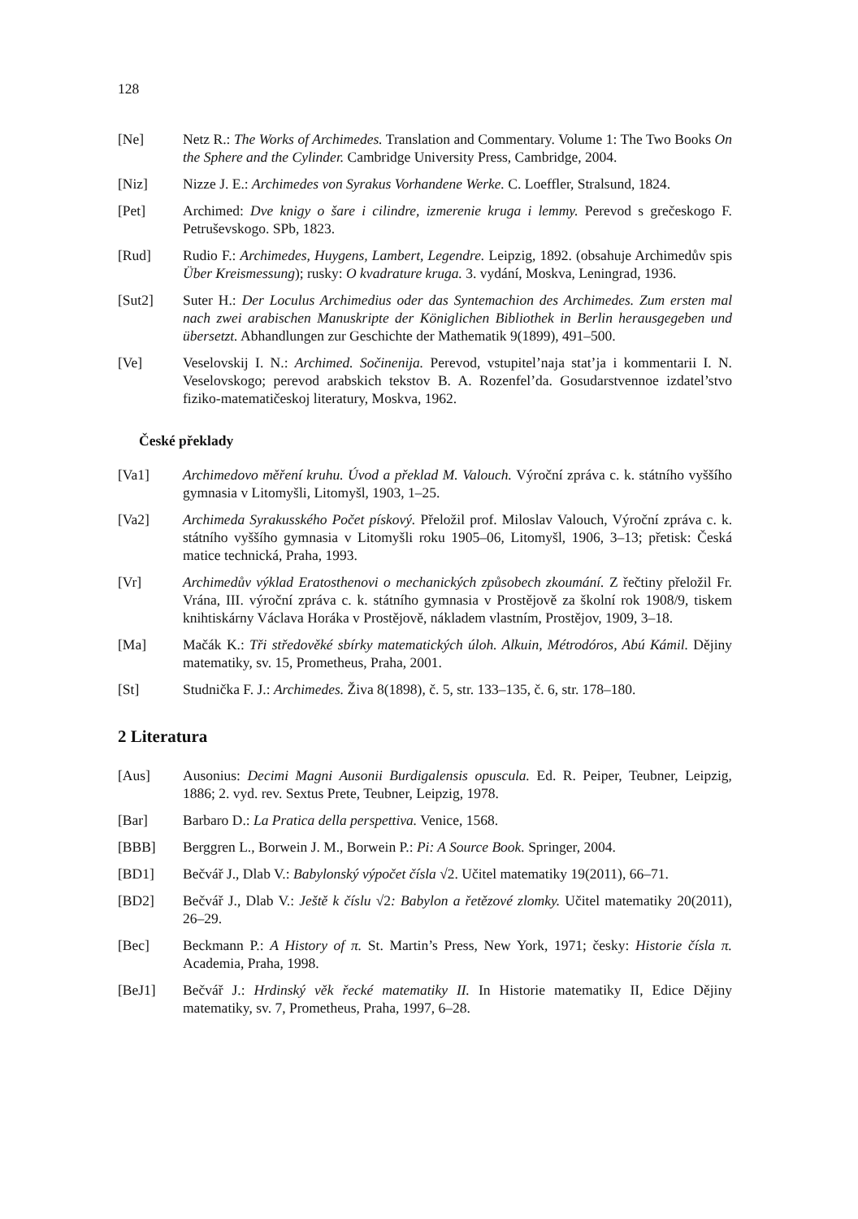128
[Ne] Netz R.: The Works of Archimedes. Translation and Commentary. Volume 1: The Two Books On the Sphere and the Cylinder. Cambridge University Press, Cambridge, 2004.
[Niz] Nizze J. E.: Archimedes von Syrakus Vorhandene Werke. C. Loeffler, Stralsund, 1824.
[Pet] Archimed: Dve knigy o šare i cilindre, izmerenie kruga i lemmy. Perevod s grečeskogo F. Petruševskogo. SPb, 1823.
[Rud] Rudio F.: Archimedes, Huygens, Lambert, Legendre. Leipzig, 1892. (obsahuje Archimedův spis Über Kreismessung); rusky: O kvadrature kruga. 3. vydání, Moskva, Leningrad, 1936.
[Sut2] Suter H.: Der Loculus Archimedius oder das Syntemachion des Archimedes. Zum ersten mal nach zwei arabischen Manuskripte der Königlichen Bibliothek in Berlin herausgegeben und übersetzt. Abhandlungen zur Geschichte der Mathematik 9(1899), 491–500.
[Ve] Veselovskij I. N.: Archimed. Sočinenija. Perevod, vstupitel’naja stat’ja i kommentarii I. N. Veselovskogo; perevod arabskich tekstov B. A. Rozenfel’da. Gosudarstvennoe izdatel’stvo fiziko-matematičeskoj literatury, Moskva, 1962.
České překlady
[Va1] Archimedovo měření kruhu. Úvod a překlad M. Valouch. Výroční zpráva c. k. státního vyššího gymnasia v Litomyšli, Litomyšl, 1903, 1–25.
[Va2] Archimeda Syrakusského Počet pískový. Přeložil prof. Miloslav Valouch, Výroční zpráva c. k. státního vyššího gymnasia v Litomyšli roku 1905–06, Litomyšl, 1906, 3–13; přetisk: Česká matice technická, Praha, 1993.
[Vr] Archimedův výklad Eratosthenovi o mechanických způsobech zkoumání. Z řečtiny přeložil Fr. Vrána, III. výroční zpráva c. k. státního gymnasia v Prostějově za školní rok 1908/9, tiskem knihtiskárny Václava Horáka v Prostějově, nákladem vlastním, Prostějov, 1909, 3–18.
[Ma] Mačák K.: Tři středověké sbírky matematických úloh. Alkuin, Métrodóros, Abú Kámil. Dějiny matematiky, sv. 15, Prometheus, Praha, 2001.
[St] Studnička F. J.: Archimedes. Živa 8(1898), č. 5, str. 133–135, č. 6, str. 178–180.
2 Literatura
[Aus] Ausonius: Decimi Magni Ausonii Burdigalensis opuscula. Ed. R. Peiper, Teubner, Leipzig, 1886; 2. vyd. rev. Sextus Prete, Teubner, Leipzig, 1978.
[Bar] Barbaro D.: La Pratica della perspettiva. Venice, 1568.
[BBB] Berggren L., Borwein J. M., Borwein P.: Pi: A Source Book. Springer, 2004.
[BD1] Bečvář J., Dlab V.: Babylonský výpočet čísla √2. Učitel matematiky 19(2011), 66–71.
[BD2] Bečvář J., Dlab V.: Ještě k číslu √2: Babylon a řetězové zlomky. Učitel matematiky 20(2011), 26–29.
[Bec] Beckmann P.: A History of π. St. Martin’s Press, New York, 1971; česky: Historie čísla π. Academia, Praha, 1998.
[BeJ1] Bečvář J.: Hrdinský věk řecké matematiky II. In Historie matematiky II, Edice Dějiny matematiky, sv. 7, Prometheus, Praha, 1997, 6–28.